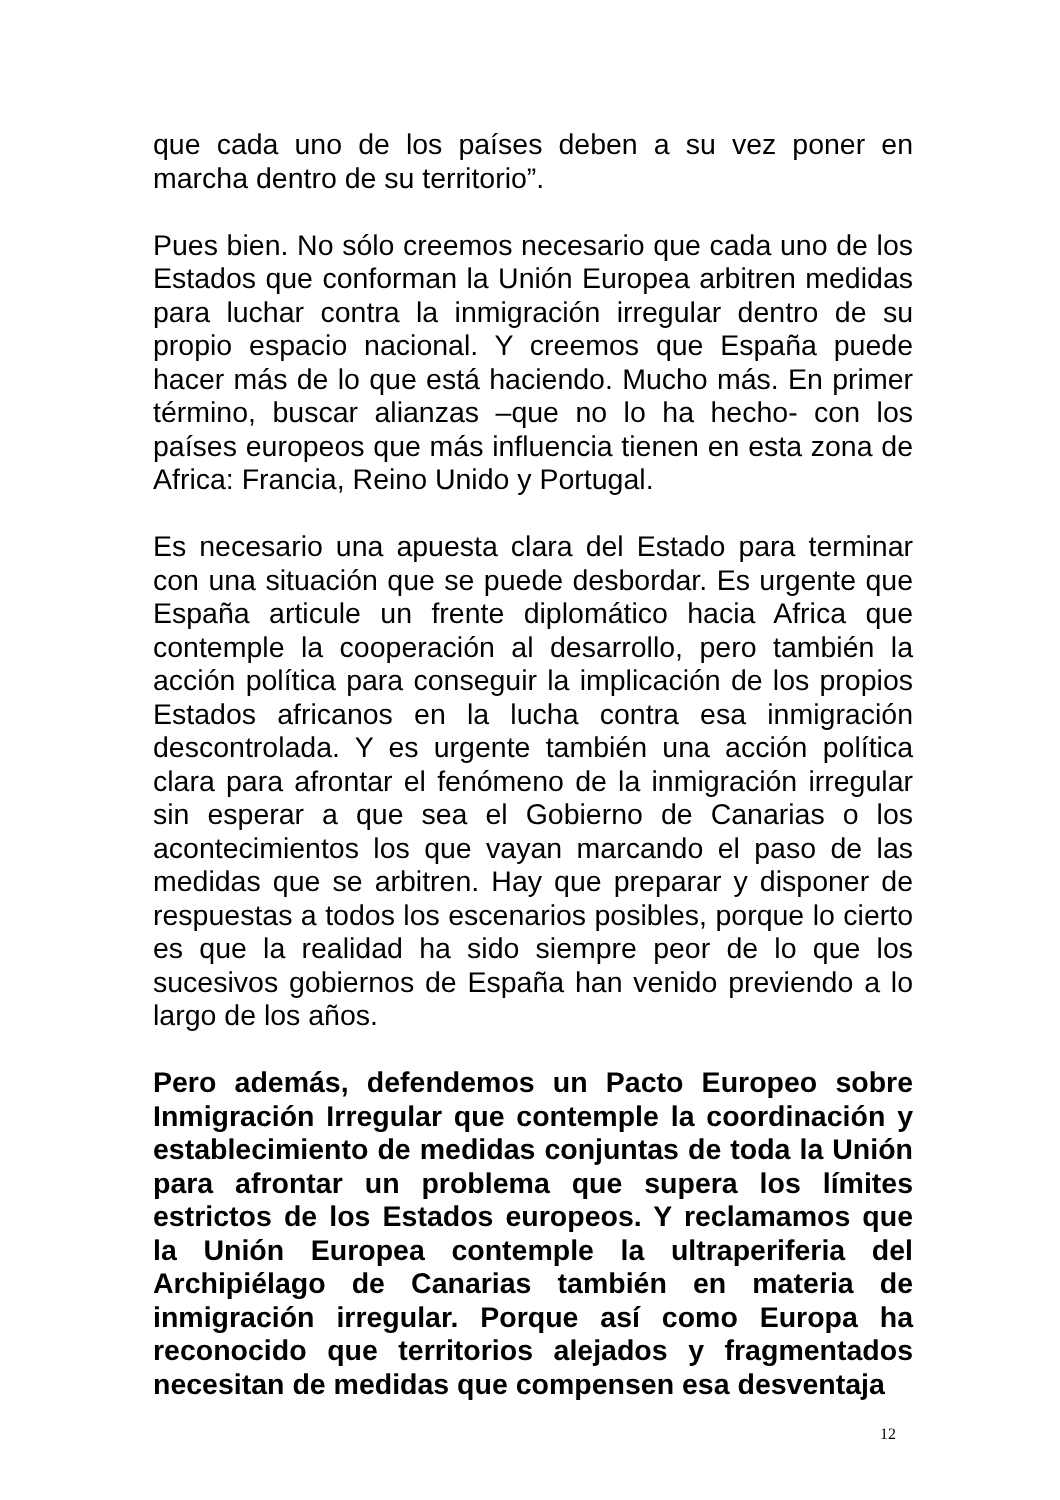que cada uno de los países deben a su vez poner en marcha dentro de su territorio”.
Pues bien. No sólo creemos necesario que cada uno de los Estados que conforman la Unión Europea arbitren medidas para luchar contra la inmigración irregular dentro de su propio espacio nacional. Y creemos que España puede hacer más de lo que está haciendo. Mucho más. En primer término, buscar alianzas –que no lo ha hecho- con los países europeos que más influencia tienen en esta zona de Africa: Francia, Reino Unido y Portugal.
Es necesario una apuesta clara del Estado para terminar con una situación que se puede desbordar. Es urgente que España articule un frente diplomático hacia Africa que contemple la cooperación al desarrollo, pero también la acción política para conseguir la implicación de los propios Estados africanos en la lucha contra esa inmigración descontrolada. Y es urgente también una acción política clara para afrontar el fenómeno de la inmigración irregular sin esperar a que sea el Gobierno de Canarias o los acontecimientos los que vayan marcando el paso de las medidas que se arbitren. Hay que preparar y disponer de respuestas a todos los escenarios posibles, porque lo cierto es que la realidad ha sido siempre peor de lo que los sucesivos gobiernos de España han venido previendo a lo largo de los años.
Pero además, defendemos un Pacto Europeo sobre Inmigración Irregular que contemple la coordinación y establecimiento de medidas conjuntas de toda la Unión para afrontar un problema que supera los límites estrictos de los Estados europeos. Y reclamamos que la Unión Europea contemple la ultraperiferia del Archipiélago de Canarias también en materia de inmigración irregular. Porque así como Europa ha reconocido que territorios alejados y fragmentados necesitan de medidas que compensen esa desventaja
12